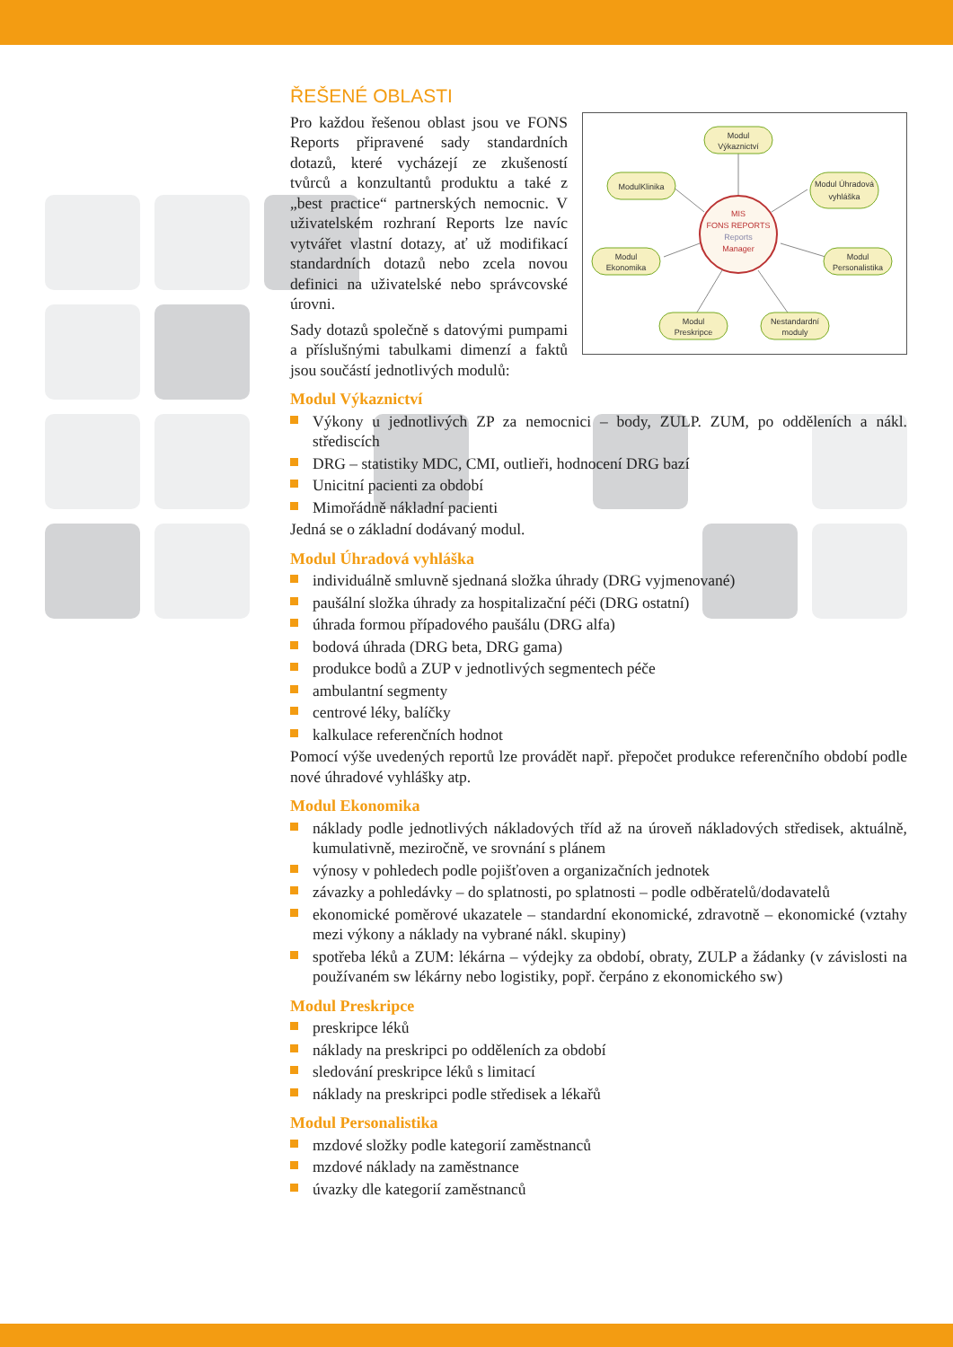ŘEŠENÉ OBLASTI
MIS
FONS REPORTS
Reports
Manager
Modul
Výkaznictví
ModulKlinika
Modul Úhradová
vyhláška
Modul
Ekonomika
Modul
Personalistika
Modul
Preskripce
Nestandardní
moduly
Pro každou řešenou oblast jsou ve FONS Reports připravené sady standardních dotazů, které vycházejí ze zkušeností tvůrců a konzultantů produktu a také z „best practice“ partnerských nemocnic. V uživatelském rozhraní Reports lze navíc vytvářet vlastní dotazy, ať už modifikací standardních dotazů nebo zcela novou definici na uživatelské nebo správcovské úrovni.
Sady dotazů společně s datovými pumpami a příslušnými tabulkami dimenzí a faktů jsou součástí jednotlivých modulů:
Modul Výkaznictví
Výkony u jednotlivých ZP za nemocnici – body, ZULP. ZUM, po odděleních a nákl. střediscích
DRG – statistiky MDC, CMI, outlieři, hodnocení DRG bazí
Unicitní pacienti za období
Mimořádně nákladní pacienti
Jedná se o základní dodávaný modul.
Modul Úhradová vyhláška
individuálně smluvně sjednaná složka úhrady (DRG vyjmenované)
paušální složka úhrady za hospitalizační péči (DRG ostatní)
úhrada formou případového paušálu (DRG alfa)
bodová úhrada (DRG beta, DRG gama)
produkce bodů a ZUP v jednotlivých segmentech péče
ambulantní segmenty
centrové léky, balíčky
kalkulace referenčních hodnot
Pomocí výše uvedených reportů lze provádět např. přepočet produkce referenčního období podle nové úhradové vyhlášky atp.
Modul Ekonomika
náklady podle jednotlivých nákladových tříd až na úroveň nákladových středisek, aktuálně, kumulativně, meziročně, ve srovnání s plánem
výnosy v pohledech podle pojišťoven a organizačních jednotek
závazky a pohledávky – do splatnosti, po splatnosti – podle odběratelů/dodavatelů
ekonomické poměrové ukazatele – standardní ekonomické, zdravotně – ekonomické (vztahy mezi výkony a náklady na vybrané nákl. skupiny)
spotřeba léků a ZUM: lékárna – výdejky za období, obraty, ZULP a žádanky (v závislosti na používaném sw lékárny nebo logistiky, popř. čerpáno z ekonomického sw)
Modul Preskripce
preskripce léků
náklady na preskripci po odděleních za období
sledování preskripce léků s limitací
náklady na preskripci podle středisek a lékařů
Modul Personalistika
mzdové složky podle kategorií zaměstnanců
mzdové náklady na zaměstnance
úvazky dle kategorií zaměstnanců